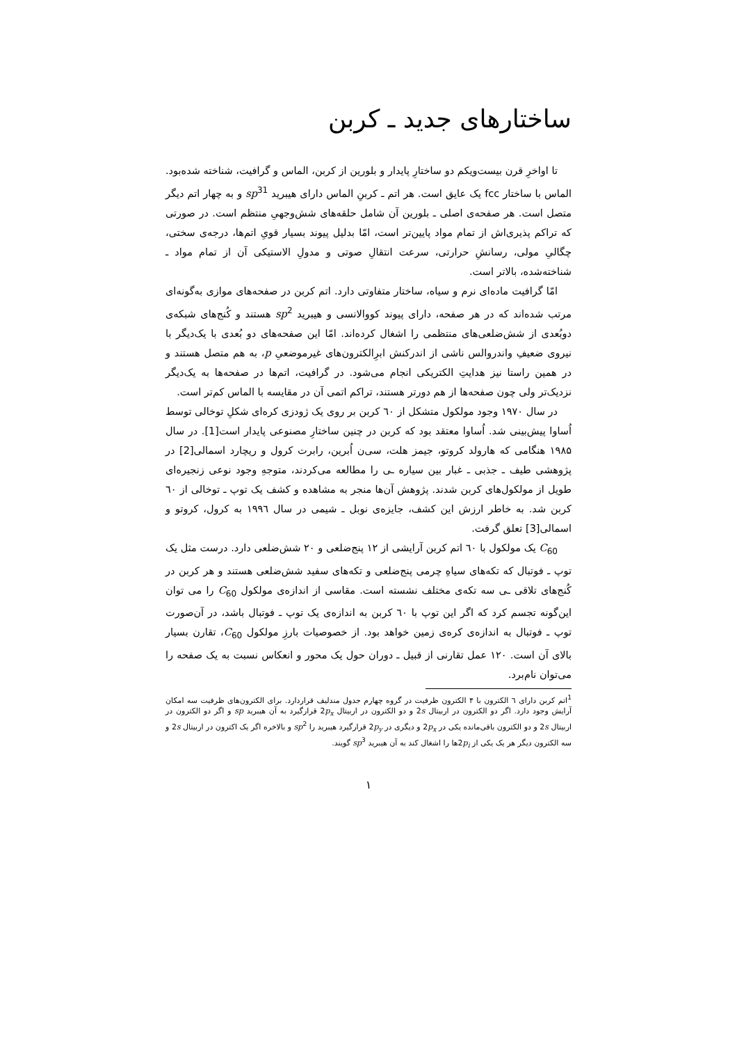ساختارهای جدید ـ کربن
تا اواخرِ قرن بیست‌ویکم دو ساختارِ پایدار و بلورین از کربن، الماس و گرافیت، شناخته شده‌بود. الماس با ساختار fcc یک عایق است. هر اتم ـ کربنِ الماس دارای هیبرید sp<sup>3</sup><sup>1</sup> و به چهار اتم دیگر متصل است. هر صفحه‌ی اصلی ـ بلورین آن شامل حلقه‌های شش‌وجهیِ منتظم است. در صورتی که تراکم پذیری‌اش از تمام مواد پایین‌تر است، امّا بدلیل پیوند بسیار قویِ اتم‌ها، درجه‌ی سختی، چگالیِ مولی، رسانشِ حرارتی، سرعت انتقالِ صوتی و مدولِ الاستیکی آن از تمام مواد ـ شناخته‌شده، بالاتر است.
امّا گرافیت ماده‌ای نرم و سیاه، ساختار متفاوتی دارد. اتم کربن در صفحه‌های موازی به‌گونه‌ای مرتب شده‌اند که در هر صفحه، دارای پیوند کووالانسی و هیبرید sp<sup>2</sup> هستند و کُنج‌های شبکه‌ی دوبُعدی از شش‌ضلعی‌های منتظمی را اشغال کرده‌اند. امّا این صفحه‌های دو بُعدی با یک‌دیگر با نیروی ضعیفِ واندروالس ناشی از اندرکنش ابرِالکترون‌های غیرموضعیِ p، به هم متصل هستند و در همین راستا نیز هدایتِ الکتریکی انجام می‌شود. در گرافیت، اتم‌ها در صفحه‌ها به یک‌دیگر نزدیک‌تر ولی چون صفحه‌ها از هم دورتر هستند، تراکم اتمی آن در مقایسه با الماس کم‌تر است.
در سال ۱۹۷۰ وجود مولکول متشکل از ٦۰ کربن بر روی یک ژودزی کره‌ای شکلِ توخالی توسط اُساوا پیش‌بینی شد. اُساوا معتقد بود که کربن در چنین ساختارِ مصنوعی پایدار است[1]. در سال ۱۹۸۵ هنگامی که هارولد کروتو، جیمز هلت، سی‌ن اُبرین، رابرت کرول و ریچارد اسمالی[2] در پژوهشی طیف ـ جذبی ـ غبار بین سیاره ـی را مطالعه می‌کردند، متوجهِ وجود نوعی زنجیره‌ای طویل از مولکول‌های کربن شدند. پژوهش آن‌ها منجر به مشاهده و کشف یک توپ ـ توخالی از ٦۰ کربن شد. به خاطر ارزش این کشف، جایزه‌ی نوبل ـ شیمی در سال ۱۹۹٦ به کرول، کروتو و اسمالی[3] تعلق گرفت.
C<sub>60</sub> یک مولکول با ٦۰ اتم کربن آرایشی از ۱۲ پنج‌ضلعی و ۲۰ شش‌ضلعی دارد. درست مثل یک توپ ـ فوتبال که تکه‌های سیاهِ چرمی پنج‌ضلعی و تکه‌های سفید شش‌ضلعی هستند و هر کربن در کُنج‌های تلاقی ـی سه تکه‌ی مختلف نشسته است. مقاسی از اندازه‌ی مولکول C<sub>60</sub> را می توان این‌گونه تجسم کرد که اگر این توپ با ٦۰ کربن به اندازه‌ی یک توپ ـ فوتبال باشد، در آن‌صورت توپ ـ فوتبال به اندازه‌ی کره‌ی زمین خواهد بود. از خصوصیات بارزِ مولکول C<sub>60</sub>، تقارن بسیار بالای آن است. ۱۲۰ عمل تقارنی از قبیل ـ دوران حول یک محور و انعکاس نسبت به یک صفحه را می‌توان نام‌برد.
<sup>1</sup> اتم کربن دارای ٦ الکترون با ۴ الکترون ظرفیت در گروه چهارم جدول مندلیف قراردارد. برای الکترون‌های ظرفیت سه امکان آرایش وجود دارد. اگر دو الکترون در اربیتال 2s و دو الکترون در اربیتال 2p<sub>x</sub> قرارگیرد به آن هیبرید sp و اگر دو الکترون در اربیتال 2s و دو الکترون باقی‌مانده یکی در 2p<sub>x</sub> و دیگری در 2p<sub>y</sub> قرارگیرد هیبرید را sp<sup>2</sup> و بالاخره اگر یک اکترون در اربیتال 2s و سه الکترون دیگر هر یک یکی از 2p<sub>i</sub>ها را اشغال کند به آن هیبرید sp<sup>3</sup> گویند.
۱